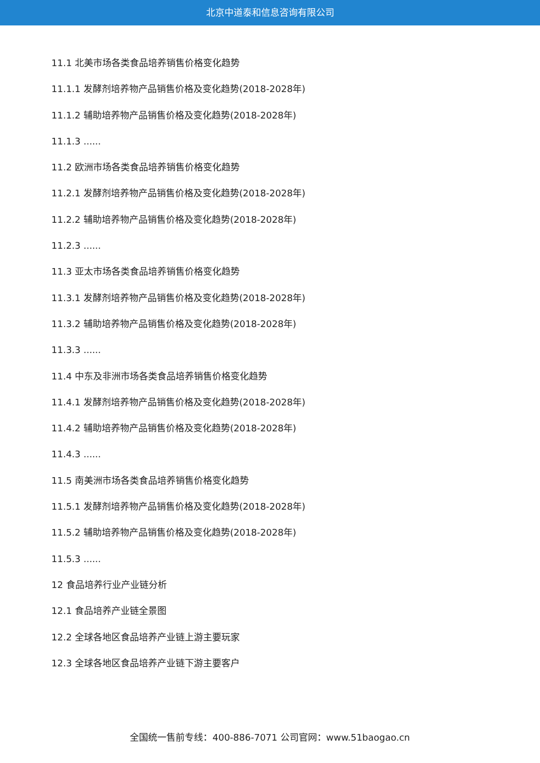北京中道泰和信息咨询有限公司
11.1 北美市场各类食品培养销售价格变化趋势
11.1.1 发酵剂培养物产品销售价格及变化趋势(2018-2028年)
11.1.2 辅助培养物产品销售价格及变化趋势(2018-2028年)
11.1.3 ......
11.2 欧洲市场各类食品培养销售价格变化趋势
11.2.1 发酵剂培养物产品销售价格及变化趋势(2018-2028年)
11.2.2 辅助培养物产品销售价格及变化趋势(2018-2028年)
11.2.3 ......
11.3 亚太市场各类食品培养销售价格变化趋势
11.3.1 发酵剂培养物产品销售价格及变化趋势(2018-2028年)
11.3.2 辅助培养物产品销售价格及变化趋势(2018-2028年)
11.3.3 ......
11.4 中东及非洲市场各类食品培养销售价格变化趋势
11.4.1 发酵剂培养物产品销售价格及变化趋势(2018-2028年)
11.4.2 辅助培养物产品销售价格及变化趋势(2018-2028年)
11.4.3 ......
11.5 南美洲市场各类食品培养销售价格变化趋势
11.5.1 发酵剂培养物产品销售价格及变化趋势(2018-2028年)
11.5.2 辅助培养物产品销售价格及变化趋势(2018-2028年)
11.5.3 ......
12 食品培养行业产业链分析
12.1 食品培养产业链全景图
12.2 全球各地区食品培养产业链上游主要玩家
12.3 全球各地区食品培养产业链下游主要客户
全国统一售前专线：400-886-7071 公司官网：www.51baogao.cn